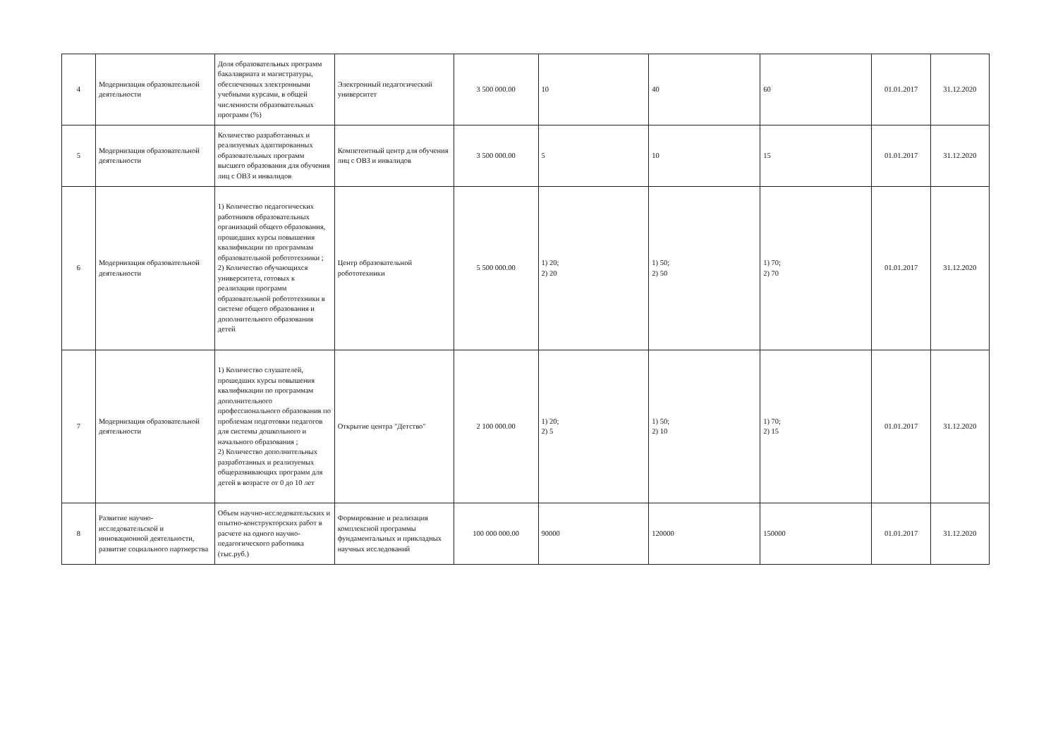| 4 | Модернизация образовательной деятельности | Доля образовательных программ бакалавриата и магистратуры, обеспеченных электронными учебными курсами, в общей численности образовательных программ (%) | Электронный педагогический университет | 3 500 000.00 | 10 | 40 | 60 | 01.01.2017 | 31.12.2020 |
| 5 | Модернизация образовательной деятельности | Количество разработанных и реализуемых адаптированных образовательных программ высшего образования для обучения лиц с ОВЗ и инвалидов | Компетентный центр для обучения лиц с ОВЗ и инвалидов | 3 500 000.00 | 5 | 10 | 15 | 01.01.2017 | 31.12.2020 |
| 6 | Модернизация образовательной деятельности | 1) Количество педагогических работников образовательных организаций общего образования, прошедших курсы повышения квалификации по программам образовательной робототехники ; 2) Количество обучающихся университета, готовых к реализации программ образовательной робототехники в системе общего образования и дополнительного образования детей | Центр образовательной робототехники | 5 500 000.00 | 1) 20; 2) 20 | 1) 50; 2) 50 | 1) 70; 2) 70 | 01.01.2017 | 31.12.2020 |
| 7 | Модернизация образовательной деятельности | 1) Количество слушателей, прошедших курсы повышения квалификации по программам дополнительного профессионального образования по проблемам подготовки педагогов для системы дошкольного и начального образования ; 2) Количество дополнительных разработанных и реализуемых общеразвивающих программ для детей в возрасте от 0 до 10 лет | Открытие центра "Детство" | 2 100 000.00 | 1) 20; 2) 5 | 1) 50; 2) 10 | 1) 70; 2) 15 | 01.01.2017 | 31.12.2020 |
| 8 | Развитие научно-исследовательской и инновационной деятельности, развитие социального партнерства | Объем научно-исследовательских и опытно-конструкторских работ в расчете на одного научно-педагогического работника (тыс.руб.) | Формирование и реализация комплексной программы фундаментальных и прикладных научных исследований | 100 000 000.00 | 90000 | 120000 | 150000 | 01.01.2017 | 31.12.2020 |